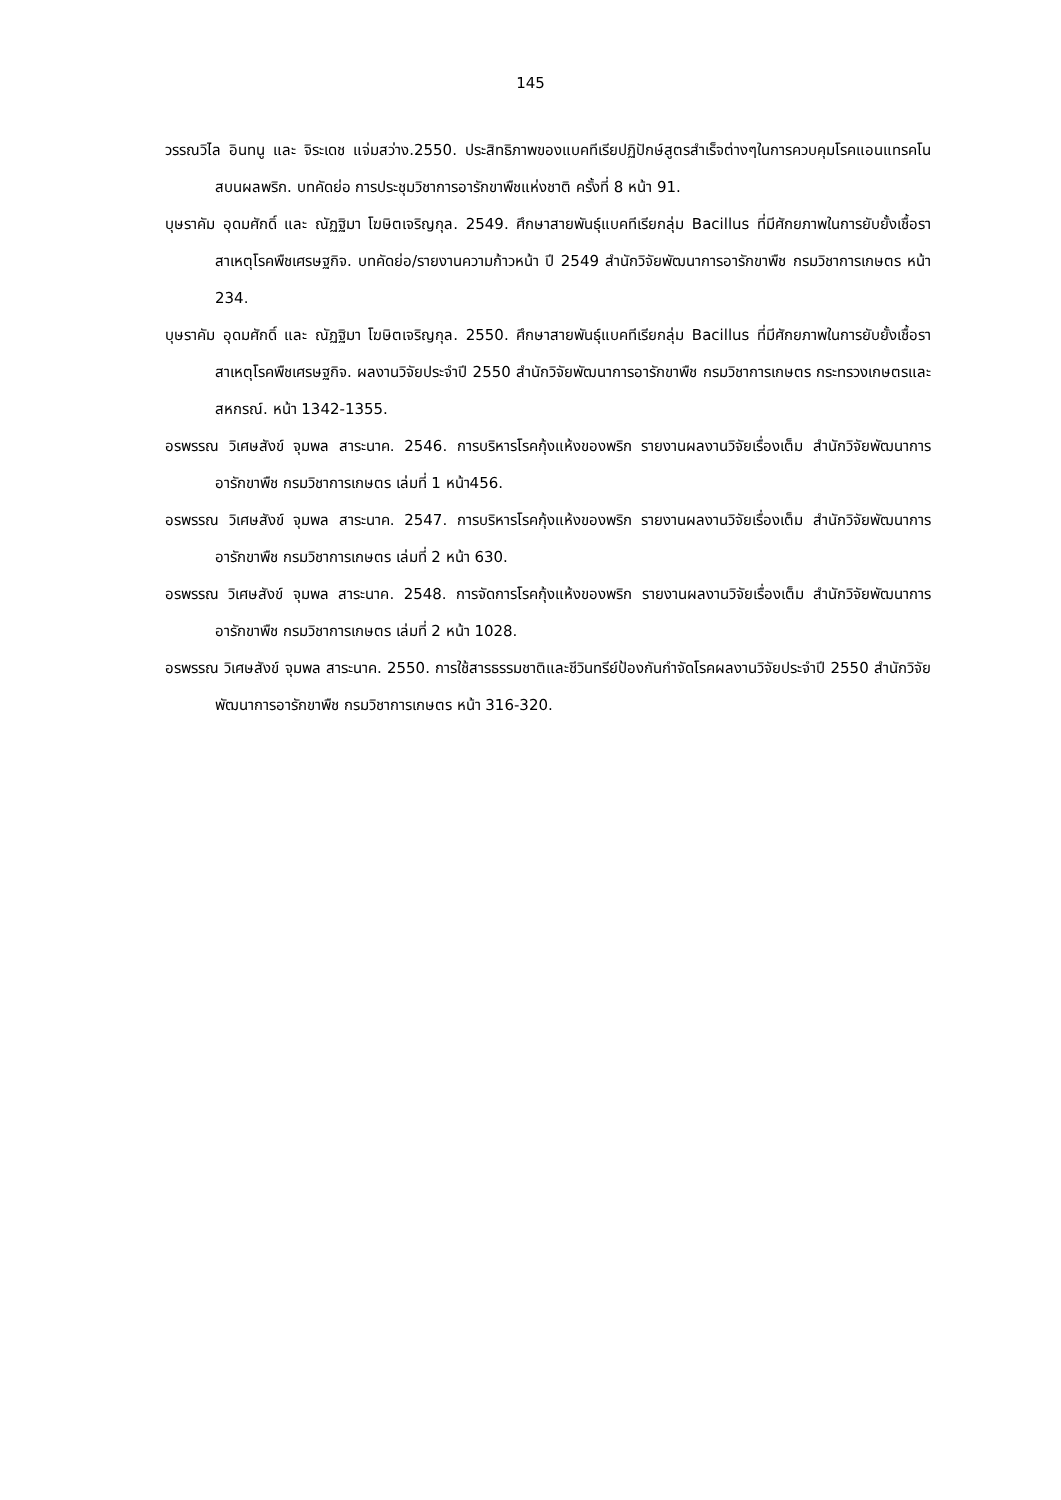145
วรรณวิไล อินทนู และ จิระเดช แจ่มสว่าง.2550. ประสิทธิภาพของแบคทีเรียปฏิปักษ์สูตรสำเร็จต่างๆในการควบคุมโรคแอนแทรคโนสบนผลพริก. บทคัดย่อ การประชุมวิชาการอารักขาพืชแห่งชาติ ครั้งที่ 8 หน้า 91.
บุษราคัม อุดมศักดิ์ และ ณัฏฐิมา โฆษิตเจริญกุล. 2549. ศึกษาสายพันธุ์แบคทีเรียกลุ่ม Bacillus ที่มีศักยภาพในการยับยั้งเชื้อราสาเหตุโรคพืชเศรษฐกิจ. บทคัดย่อ/รายงานความก้าวหน้า ปี 2549 สำนักวิจัยพัฒนาการอารักขาพืช กรมวิชาการเกษตร หน้า 234.
บุษราคัม อุดมศักดิ์ และ ณัฏฐิมา โฆษิตเจริญกุล. 2550. ศึกษาสายพันธุ์แบคทีเรียกลุ่ม Bacillus ที่มีศักยภาพในการยับยั้งเชื้อราสาเหตุโรคพืชเศรษฐกิจ. ผลงานวิจัยประจำปี 2550 สำนักวิจัยพัฒนาการอารักขาพืช กรมวิชาการเกษตร กระทรวงเกษตรและสหกรณ์. หน้า 1342-1355.
อรพรรณ วิเศษสังข์ จุมพล สาระนาค. 2546. การบริหารโรคกุ้งแห้งของพริก รายงานผลงานวิจัยเรื่องเต็ม สำนักวิจัยพัฒนาการอารักขาพืช กรมวิชาการเกษตร เล่มที่ 1 หน้า456.
อรพรรณ วิเศษสังข์ จุมพล สาระนาค. 2547. การบริหารโรคกุ้งแห้งของพริก รายงานผลงานวิจัยเรื่องเต็ม สำนักวิจัยพัฒนาการอารักขาพืช กรมวิชาการเกษตร เล่มที่ 2 หน้า 630.
อรพรรณ วิเศษสังข์ จุมพล สาระนาค. 2548. การจัดการโรคกุ้งแห้งของพริก รายงานผลงานวิจัยเรื่องเต็ม สำนักวิจัยพัฒนาการอารักขาพืช กรมวิชาการเกษตร เล่มที่ 2 หน้า 1028.
อรพรรณ วิเศษสังข์ จุมพล สาระนาค. 2550. การใช้สารธรรมชาติและชีวินทรีย์ป้องกันกำจัดโรคผลงานวิจัยประจำปี 2550 สำนักวิจัยพัฒนาการอารักขาพืช กรมวิชาการเกษตร หน้า 316-320.